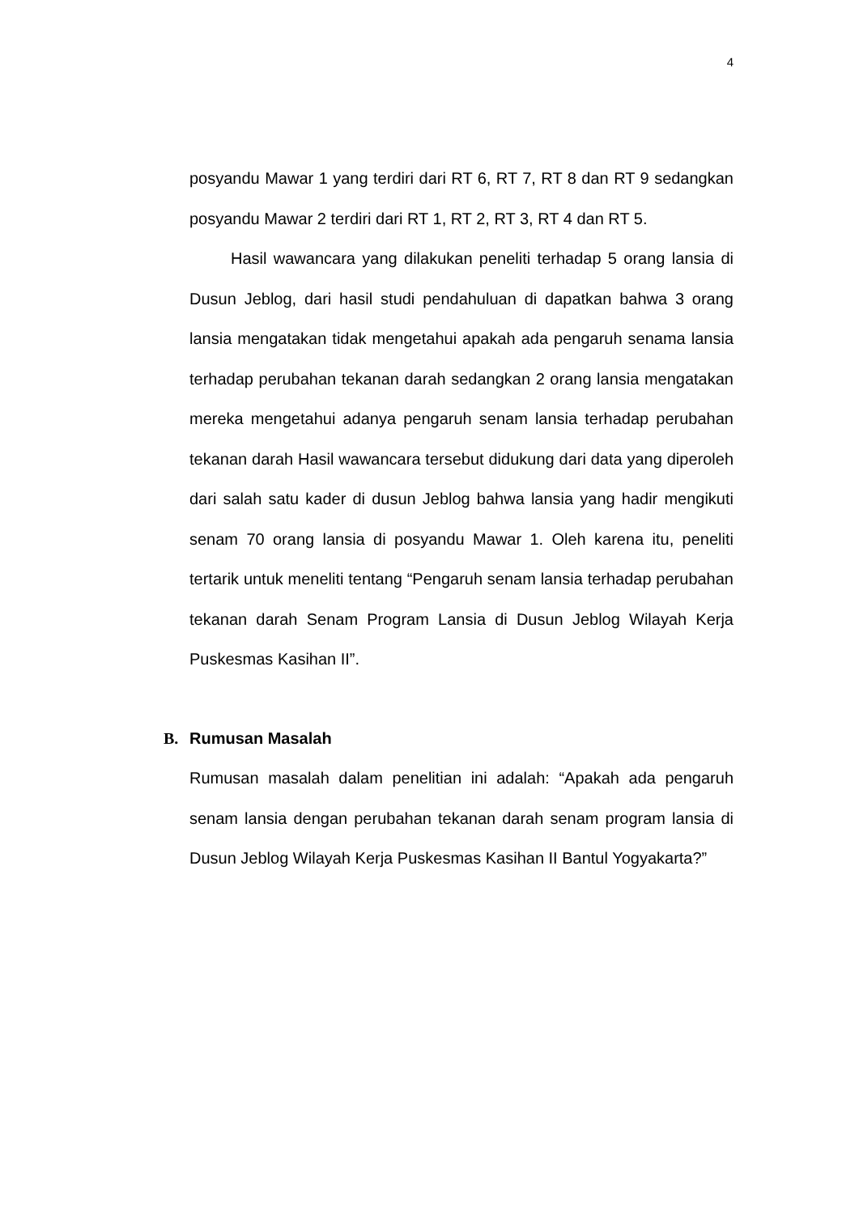4
posyandu Mawar 1 yang terdiri dari RT 6, RT 7, RT 8 dan RT 9 sedangkan posyandu Mawar 2 terdiri dari RT 1, RT 2, RT 3, RT 4 dan RT 5.
Hasil wawancara yang dilakukan peneliti terhadap 5 orang lansia di Dusun Jeblog, dari hasil studi pendahuluan di dapatkan bahwa 3 orang lansia mengatakan tidak mengetahui apakah ada pengaruh senama lansia terhadap perubahan tekanan darah sedangkan 2 orang lansia mengatakan mereka mengetahui adanya pengaruh senam lansia terhadap perubahan tekanan darah Hasil wawancara tersebut didukung dari data yang diperoleh dari salah satu kader di dusun Jeblog bahwa lansia yang hadir mengikuti senam 70 orang lansia di posyandu Mawar 1. Oleh karena itu, peneliti tertarik untuk meneliti tentang “Pengaruh senam lansia terhadap perubahan tekanan darah Senam Program Lansia di Dusun Jeblog Wilayah Kerja Puskesmas Kasihan II”.
B. Rumusan Masalah
Rumusan masalah dalam penelitian ini adalah: “Apakah ada pengaruh senam lansia dengan perubahan tekanan darah senam program lansia di Dusun Jeblog Wilayah Kerja Puskesmas Kasihan II Bantul Yogyakarta?”